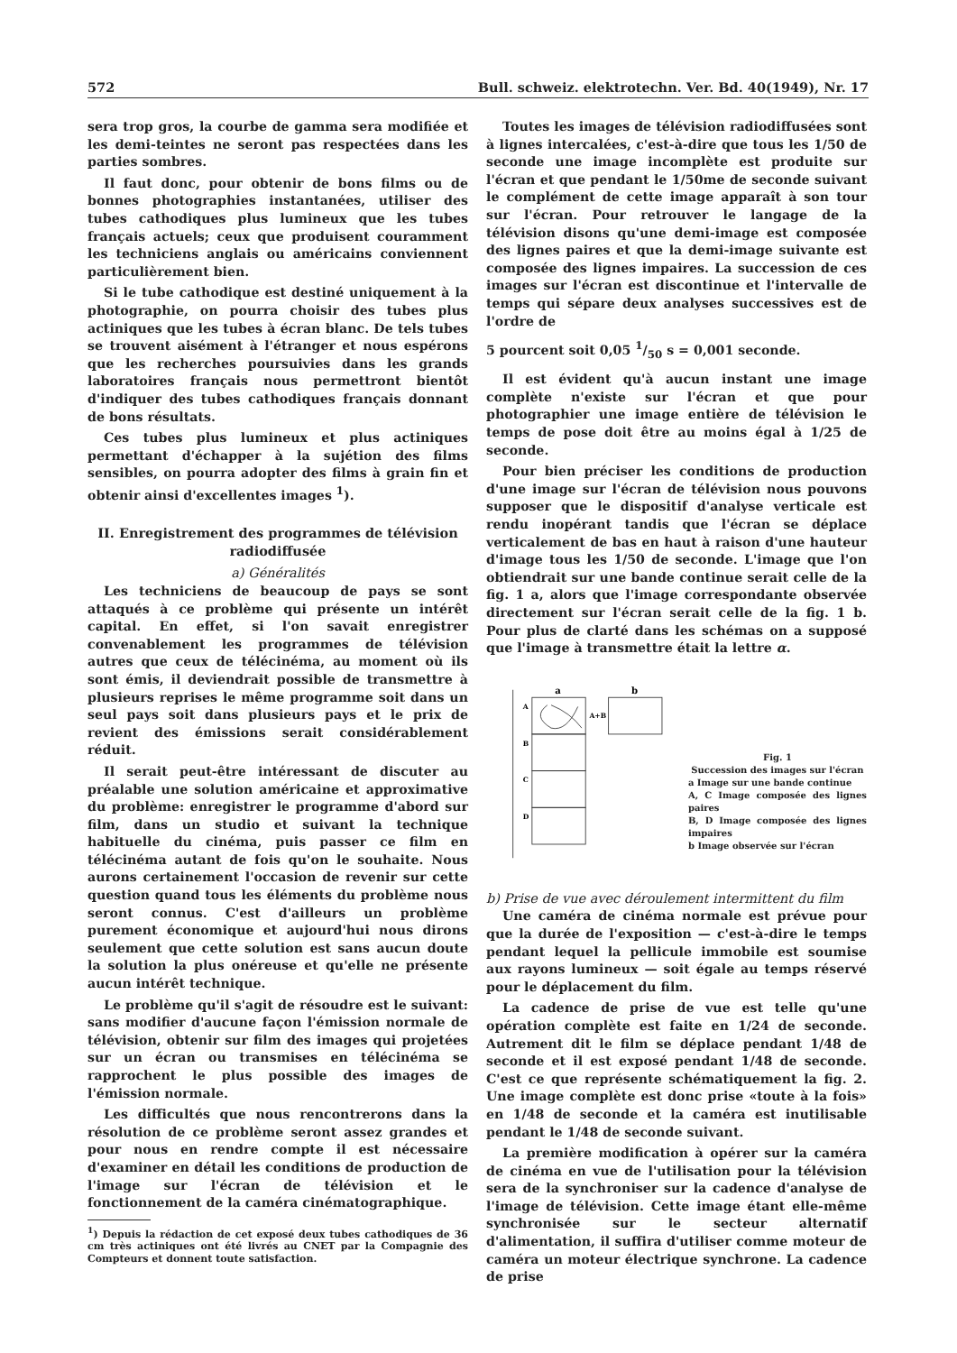572 Bull. schweiz. elektrotechn. Ver. Bd. 40(1949), Nr. 17
sera trop gros, la courbe de gamma sera modifiée et les demi-teintes ne seront pas respectées dans les parties sombres.
Il faut donc, pour obtenir de bons films ou de bonnes photographies instantanées, utiliser des tubes cathodiques plus lumineux que les tubes français actuels; ceux que produisent couramment les techniciens anglais ou américains conviennent particulièrement bien.
Si le tube cathodique est destiné uniquement à la photographie, on pourra choisir des tubes plus actiniques que les tubes à écran blanc. De tels tubes se trouvent aisément à l'étranger et nous espérons que les recherches poursuivies dans les grands laboratoires français nous permettront bientôt d'indiquer des tubes cathodiques français donnant de bons résultats.
Ces tubes plus lumineux et plus actiniques permettant d'échapper à la sujétion des films sensibles, on pourra adopter des films à grain fin et obtenir ainsi d'excellentes images <sup>1</sup>).
II. Enregistrement des programmes de télévision radiodiffusée
a) Généralités
Les techniciens de beaucoup de pays se sont attaqués à ce problème qui présente un intérêt capital. En effet, si l'on savait enregistrer convenablement les programmes de télévision autres que ceux de télécinéma, au moment où ils sont émis, il deviendrait possible de transmettre à plusieurs reprises le même programme soit dans un seul pays soit dans plusieurs pays et le prix de revient des émissions serait considérablement réduit.
Il serait peut-être intéressant de discuter au préalable une solution américaine et approximative du problème: enregistrer le programme d'abord sur film, dans un studio et suivant la technique habituelle du cinéma, puis passer ce film en télécinéma autant de fois qu'on le souhaite. Nous aurons certainement l'occasion de revenir sur cette question quand tous les éléments du problème nous seront connus. C'est d'ailleurs un problème purement économique et aujourd'hui nous dirons seulement que cette solution est sans aucun doute la solution la plus onéreuse et qu'elle ne présente aucun intérêt technique.
Le problème qu'il s'agit de résoudre est le suivant: sans modifier d'aucune façon l'émission normale de télévision, obtenir sur film des images qui projetées sur un écran ou transmises en télécinéma se rapprochent le plus possible des images de l'émission normale.
Les difficultés que nous rencontrerons dans la résolution de ce problème seront assez grandes et pour nous en rendre compte il est nécessaire d'examiner en détail les conditions de production de l'image sur l'écran de télévision et le fonctionnement de la caméra cinématographique.
<sup>1</sup>) Depuis la rédaction de cet exposé deux tubes cathodiques de 36 cm très actiniques ont été livrés au CNET par la Compagnie des Compteurs et donnent toute satisfaction.
Toutes les images de télévision radiodiffusées sont à lignes intercalées, c'est-à-dire que tous les 1/50 de seconde une image incomplète est produite sur l'écran et que pendant le 1/50me de seconde suivant le complément de cette image apparaît à son tour sur l'écran. Pour retrouver le langage de la télévision disons qu'une demi-image est composée des lignes paires et que la demi-image suivante est composée des lignes impaires. La succession de ces images sur l'écran est discontinue et l'intervalle de temps qui sépare deux analyses successives est de l'ordre de
5 pourcent soit 0,05 1/50 s = 0,001 seconde.
Il est évident qu'à aucun instant une image complète n'existe sur l'écran et que pour photographier une image entière de télévision le temps de pose doit être au moins égal à 1/25 de seconde.
Pour bien préciser les conditions de production d'une image sur l'écran de télévision nous pouvons supposer que le dispositif d'analyse verticale est rendu inopérant tandis que l'écran se déplace verticalement de bas en haut à raison d'une hauteur d'image tous les 1/50 de seconde. L'image que l'on obtiendrait sur une bande continue serait celle de la fig. 1 a, alors que l'image correspondante observée directement sur l'écran serait celle de la fig. 1 b. Pour plus de clarté dans les schémas on a supposé que l'image à transmettre était la lettre α.
a
b
A+B
A
B
C
D
Fig. 1
Succession des images sur l'écran
a Image sur une bande continue
A, C Image composée des lignes paires
B, D Image composée des lignes impaires
b Image observée sur l'écran
b) Prise de vue avec déroulement intermittent du film
Une caméra de cinéma normale est prévue pour que la durée de l'exposition — c'est-à-dire le temps pendant lequel la pellicule immobile est soumise aux rayons lumineux — soit égale au temps réservé pour le déplacement du film.
La cadence de prise de vue est telle qu'une opération complète est faite en 1/24 de seconde. Autrement dit le film se déplace pendant 1/48 de seconde et il est exposé pendant 1/48 de seconde. C'est ce que représente schématiquement la fig. 2. Une image complète est donc prise «toute à la fois» en 1/48 de seconde et la caméra est inutilisable pendant le 1/48 de seconde suivant.
La première modification à opérer sur la caméra de cinéma en vue de l'utilisation pour la télévision sera de la synchroniser sur la cadence d'analyse de l'image de télévision. Cette image étant elle-même synchronisée sur le secteur alternatif d'alimentation, il suffira d'utiliser comme moteur de caméra un moteur électrique synchrone. La cadence de prise